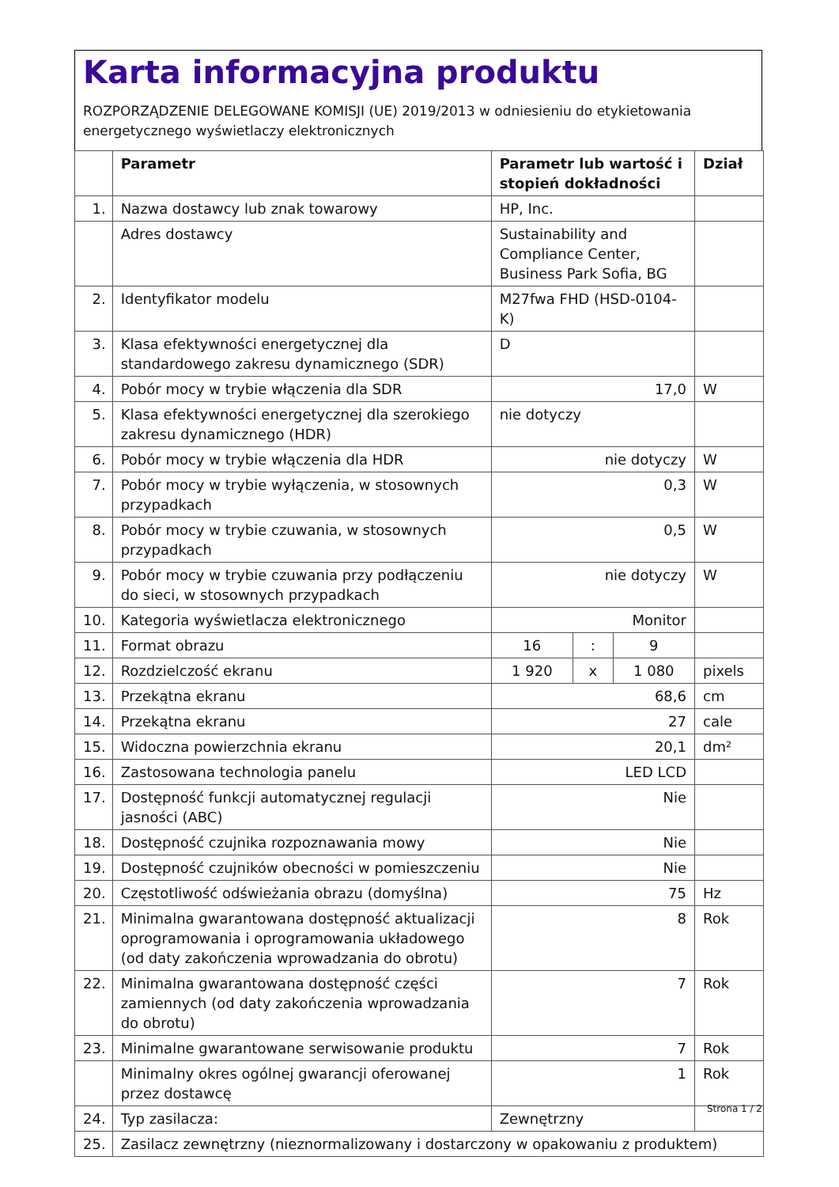Karta informacyjna produktu
ROZPORZĄDZENIE DELEGOWANE KOMISJI (UE) 2019/2013 w odniesieniu do etykietowania energetycznego wyświetlaczy elektronicznych
| | Parametr | Parametr lub wartość i stopień dokładności | | | Dział |
| --- | --- | --- | --- | --- | --- |
| 1. | Nazwa dostawcy lub znak towarowy | HP, Inc. | | | |
| | Adres dostawcy | Sustainability and Compliance Center, Business Park Sofia, BG | | | |
| 2. | Identyfikator modelu | M27fwa FHD (HSD-0104-K) | | | |
| 3. | Klasa efektywności energetycznej dla standardowego zakresu dynamicznego (SDR) | D | | | |
| 4. | Pobór mocy w trybie włączenia dla SDR | 17,0 | | | W |
| 5. | Klasa efektywności energetycznej dla szerokiego zakresu dynamicznego (HDR) | nie dotyczy | | | |
| 6. | Pobór mocy w trybie włączenia dla HDR | nie dotyczy | | | W |
| 7. | Pobór mocy w trybie wyłączenia, w stosownych przypadkach | 0,3 | | | W |
| 8. | Pobór mocy w trybie czuwania, w stosownych przypadkach | 0,5 | | | W |
| 9. | Pobór mocy w trybie czuwania przy podłączeniu do sieci, w stosownych przypadkach | nie dotyczy | | | W |
| 10. | Kategoria wyświetlacza elektronicznego | Monitor | | | |
| 11. | Format obrazu | 16 | : | 9 | |
| 12. | Rozdzielczość ekranu | 1 920 | x | 1 080 | pixels |
| 13. | Przekątna ekranu | 68,6 | | | cm |
| 14. | Przekątna ekranu | 27 | | | cale |
| 15. | Widoczna powierzchnia ekranu | 20,1 | | | dm² |
| 16. | Zastosowana technologia panelu | LED LCD | | | |
| 17. | Dostępność funkcji automatycznej regulacji jasności (ABC) | Nie | | | |
| 18. | Dostępność czujnika rozpoznawania mowy | Nie | | | |
| 19. | Dostępność czujników obecności w pomieszczeniu | Nie | | | |
| 20. | Częstotliwość odświeżania obrazu (domyślna) | 75 | | | Hz |
| 21. | Minimalna gwarantowana dostępność aktualizacji oprogramowania i oprogramowania układowego (od daty zakończenia wprowadzania do obrotu) | 8 | | | Rok |
| 22. | Minimalna gwarantowana dostępność części zamiennych (od daty zakończenia wprowadzania do obrotu) | 7 | | | Rok |
| 23. | Minimalne gwarantowane serwisowanie produktu | 7 | | | Rok |
| | Minimalny okres ogólnej gwarancji oferowanej przez dostawcę | 1 | | | Rok |
| 24. | Typ zasilacza: | Zewnętrzny | | | |
| 25. | Zasilacz zewnętrzny (nieznormalizowany i dostarczony w opakowaniu z produktem) | | | | |
Strona 1 / 2